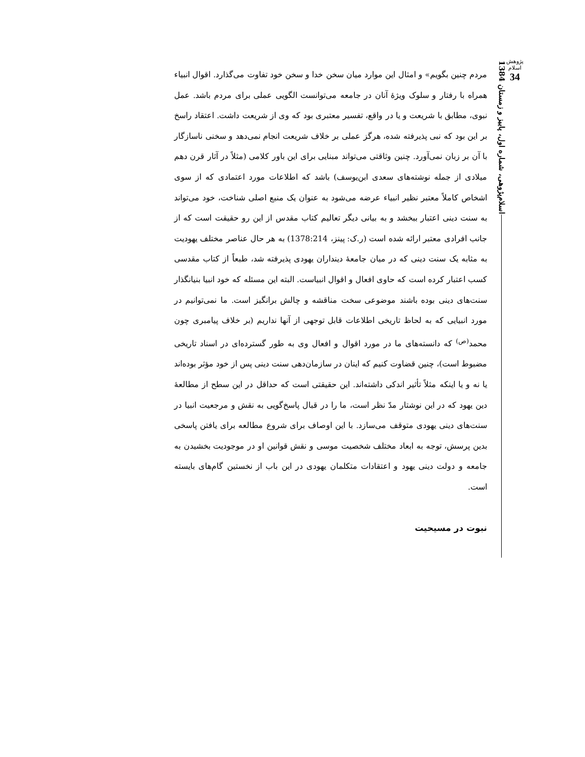پژوهش اسلام
34
اسلام‌پژوهی، شماره اول، پاییز و زمستان 1384
مردم چنین بگویم» و امثال این موارد میان سخن خدا و سخن خود تفاوت می‌گذارد. اقوال انبیاء همراه با رفتار و سلوک ویژهٔ آنان در جامعه می‌توانست الگویی عملی برای مردم باشد. عمل نبوی، مطابق با شریعت و یا در واقع، تفسیر معتبری بود که وی از شریعت داشت. اعتقاد راسخ بر این بود که نبی پذیرفته شده، هرگز عملی بر خلاف شریعت انجام نمی‌دهد و سخنی ناسازگار با آن بر زبان نمی‌آورد. چنین وثاقتی می‌تواند مبنایی برای این باور کلامی (مثلاً در آثار قرن دهم میلادی از جمله نوشته‌های سعدی ابن‌یوسف) باشد که اطلاعات مورد اعتمادی که از سوی اشخاص کاملاً معتبر نظیر انبیاء عرضه می‌شود به عنوان یک منبع اصلی شناخت، خود می‌تواند به سنت دینی اعتبار ببخشد و به بیانی دیگر تعالیم کتاب مقدس از این رو حقیقت است که از جانب افرادی معتبر ارائه شده است (ر.ک: پینز، 1378:214) به هر حال عناصر مختلف یهودیت به مثابه یک سنت دینی که در میان جامعهٔ دینداران یهودی پذیرفته شد، طبعاً از کتاب مقدسی کسب اعتبار کرده است که حاوی افعال و اقوال انبیاست. البته این مسئله که خود انبیا بنیانگذار سنت‌های دینی بوده باشند موضوعی سخت مناقشه و چالش برانگیز است. ما نمی‌توانیم در مورد انبیایی که به لحاظ تاریخی اطلاعات قابل توجهی از آنها نداریم (بر خلاف پیامبری چون محمد<sup>(ص)</sup> که دانسته‌های ما در مورد اقوال و افعال وی به طور گسترده‌ای در اسناد تاریخی مضبوط است)، چنین قضاوت کنیم که اینان در سازمان‌دهی سنت دینی پس از خود مؤثر بوده‌اند یا نه و یا اینکه مثلاً تأثیر اندکی داشته‌اند. این حقیقتی است که حداقل در این سطح از مطالعهٔ دین یهود که در این نوشتار مدّ نظر است، ما را در قبال پاسخ‌گویی به نقش و مرجعیت انبیا در سنت‌های دینی یهودی متوقف می‌سازد. با این اوصاف برای شروع مطالعه برای یافتن پاسخی بدین پرسش، توجه به ابعاد مختلف شخصیت موسی و نقش قوانین او در موجودیت بخشیدن به جامعه و دولت دینی یهود و اعتقادات متکلمان یهودی در این باب از نخستین گام‌های بایسته است.
نبوت در مسیحیت